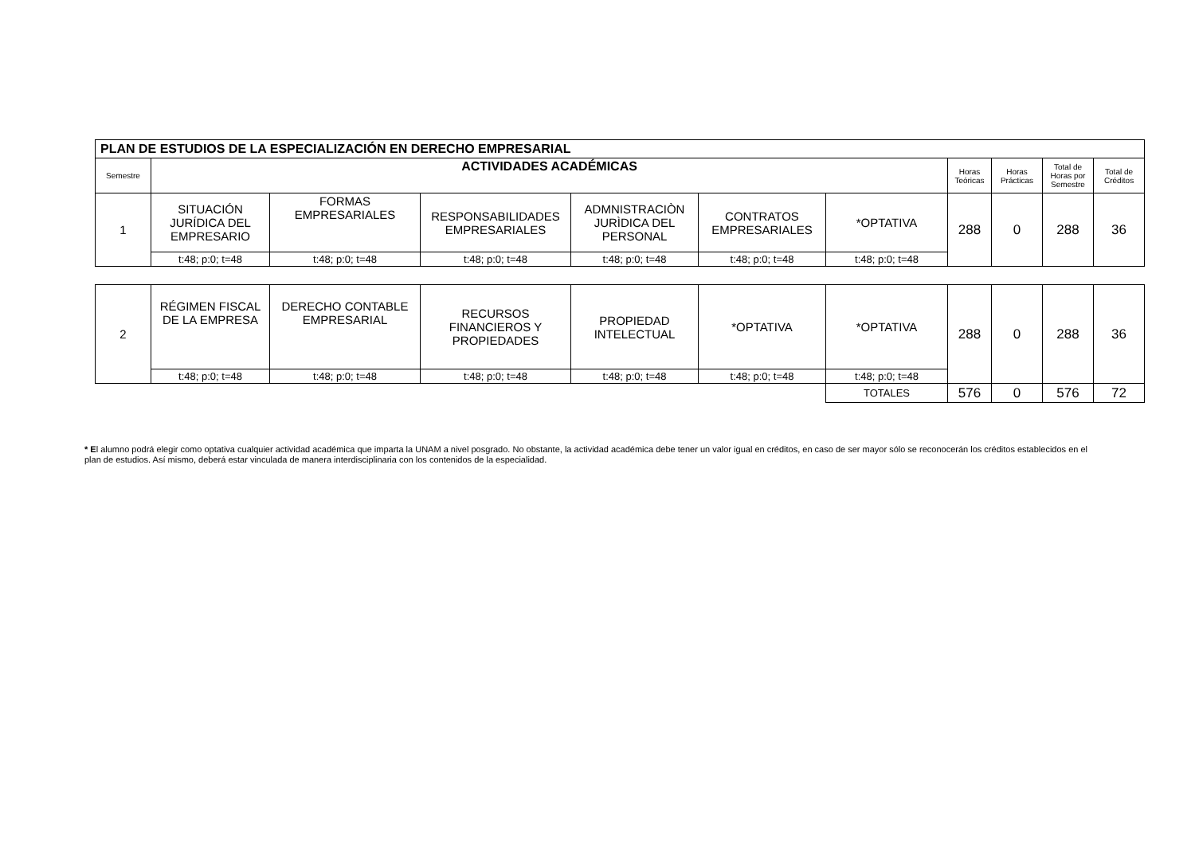| PLAN DE ESTUDIOS DE LA ESPECIALIZACIÓN EN DERECHO EMPRESARIAL | | | | | | | | | | |
| --- | --- | --- | --- | --- | --- | --- | --- | --- | --- | --- |
| Semestre | ACTIVIDADES ACADÉMICAS | | | | | | Horas Teóricas | Horas Prácticas | Total de Horas por Semestre | Total de Créditos |
| 1 | SITUACIÓN JURÍDICA DEL EMPRESARIO | FORMAS EMPRESARIALES | RESPONSABILIDADES EMPRESARIALES | ADMNISTRACIÒN JURÌDICA DEL PERSONAL | CONTRATOS EMPRESARIALES | *OPTATIVA | 288 | 0 | 288 | 36 |
| | t:48; p:0; t=48 | t:48; p:0; t=48 | t:48; p:0; t=48 | t:48; p:0; t=48 | t:48; p:0; t=48 | t:48; p:0; t=48 | | | | |
| 2 | RÉGIMEN FISCAL DE LA EMPRESA | DERECHO CONTABLE EMPRESARIAL | RECURSOS FINANCIEROS Y PROPIEDADES | PROPIEDAD INTELECTUAL | *OPTATIVA | *OPTATIVA | 288 | 0 | 288 | 36 |
| | t:48; p:0; t=48 | t:48; p:0; t=48 | t:48; p:0; t=48 | t:48; p:0; t=48 | t:48; p:0; t=48 | t:48; p:0; t=48 | | | | |
| | | | | | | TOTALES | 576 | 0 | 576 | 72 |
* El alumno podrá elegir como optativa cualquier actividad académica que imparta la UNAM a nivel posgrado. No obstante, la actividad académica debe tener un valor igual en créditos, en caso de ser mayor sólo se reconocerán los créditos establecidos en el plan de estudios. Así mismo, deberá estar vinculada de manera interdisciplinaria con los contenidos de la especialidad.